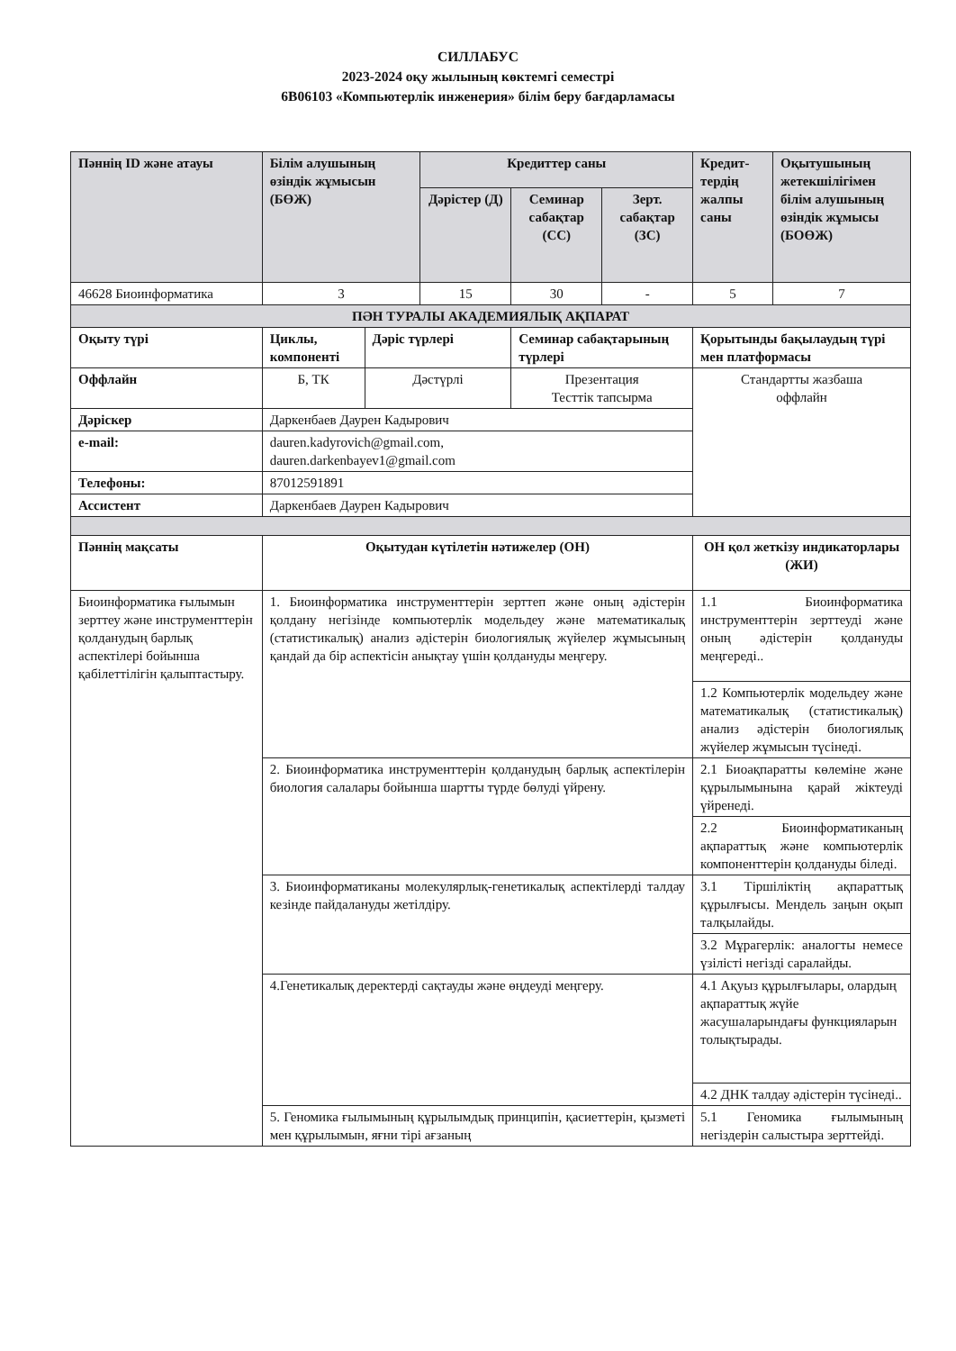СИЛЛАБУС
2023-2024 оқу жылының көктемгі семестрі
6В06103 «Компьютерлік инженерия» білім беру бағдарламасы
| Пәннің ID және атауы | Білім алушының өзіндік жұмысын (БӨЖ) | | Кредиттер саны | | | Кредит-тердің жалпы саны | Оқытушының жетекшілігімен білім алушының өзіндік жұмысы (БОӨЖ) |
| --- | --- | --- | --- | --- | --- | --- | --- |
| | | | Дәрістер (Д) | Семинар сабақтар (СС) | Зерт. сабақтар (ЗС) | | |
| 46628 Биоинформатика | 3 | | 15 | 30 | - | 5 | 7 |
| ПӘН ТУРАЛЫ АКАДЕМИЯЛЫҚ АҚПАРАТ | | | | | | | |
| Оқыту түрі | Циклы, компоненті | Дәріс түрлері | | Семинар сабақтарының түрлері | | Қорытынды бақылаудың түрі мен платформасы | |
| Оффлайн | Б, ТК | Дәстүрлі | | Презентация Тесттік тапсырма | | Стандартты жазбаша оффлайн | |
| Дәріскер | Даркенбаев Даурен Кадырович | | | | | | |
| e-mail: | dauren.kadyrovich@gmail.com, dauren.darkenbayev1@gmail.com | | | | | | |
| Телефоны: | 87012591891 | | | | | | |
| Ассистент | Даркенбаев Даурен Кадырович | | | | | | |
| Пәннің мақсаты | Оқытудан күтілетін нәтижелер (ОН) | | | | | ОН қол жеткізу индикаторлары (ЖИ) | |
| Биоинформатика ғылымын зерттеу және инструменттерін қолданудың барлық аспектілері бойынша қабілеттілігін қалыптастыру. | 1. Биоинформатика инструменттерін зерттеп және оның әдістерін қолдану негізінде компьютерлік модельдеу және математикалық (статистикалық) анализ әдістерін биологиялық жүйелер жұмысының қандай да бір аспектісін анықтау үшін қолдануды меңгеру. | | | | | 1.1 Биоинформатика инструменттерін зерттеуді және оның әдістерін қолдануды меңгереді.. | |
| | | | | | | 1.2 Компьютерлік модельдеу және математикалық (статистикалық) анализ әдістерін биологиялық жүйелер жұмысын түсінеді. | |
| | 2. Биоинформатика инструменттерін қолданудың барлық аспектілерін биология салалары бойынша шартты түрде бөлуді үйрену. | | | | | 2.1 Биоақпаратты көлеміне және құрылымынына қарай жіктеуді үйренеді. | |
| | | | | | | 2.2 Биоинформатиканың ақпараттық және компьютерлік компоненттерін қолдануды біледі. | |
| | 3. Биоинформатиканы молекулярлық-генетикалық аспектілерді талдау кезінде пайдалануды жетілдіру. | | | | | 3.1 Тіршіліктің ақпараттық құрылғысы. Мендель заңын оқып талқылайды. | |
| | | | | | | 3.2 Мұрагерлік: аналогты немесе үзілісті негізді саралайды. | |
| | 4.Генетикалық деректерді сақтауды және өңдеуді меңгеру. | | | | | 4.1 Ақуыз құрылғылары, олардың ақпараттық жүйе жасушаларындағы функцияларын толықтырады. | |
| | | | | | | 4.2 ДНК талдау әдістерін түсінеді.. | |
| | 5. Геномика ғылымының құрылымдық принципін, қасиеттерін, қызметі мен құрылымын, яғни тірі ағзаның | | | | | 5.1 Геномика ғылымының негіздерін салыстыра зерттейді. | |